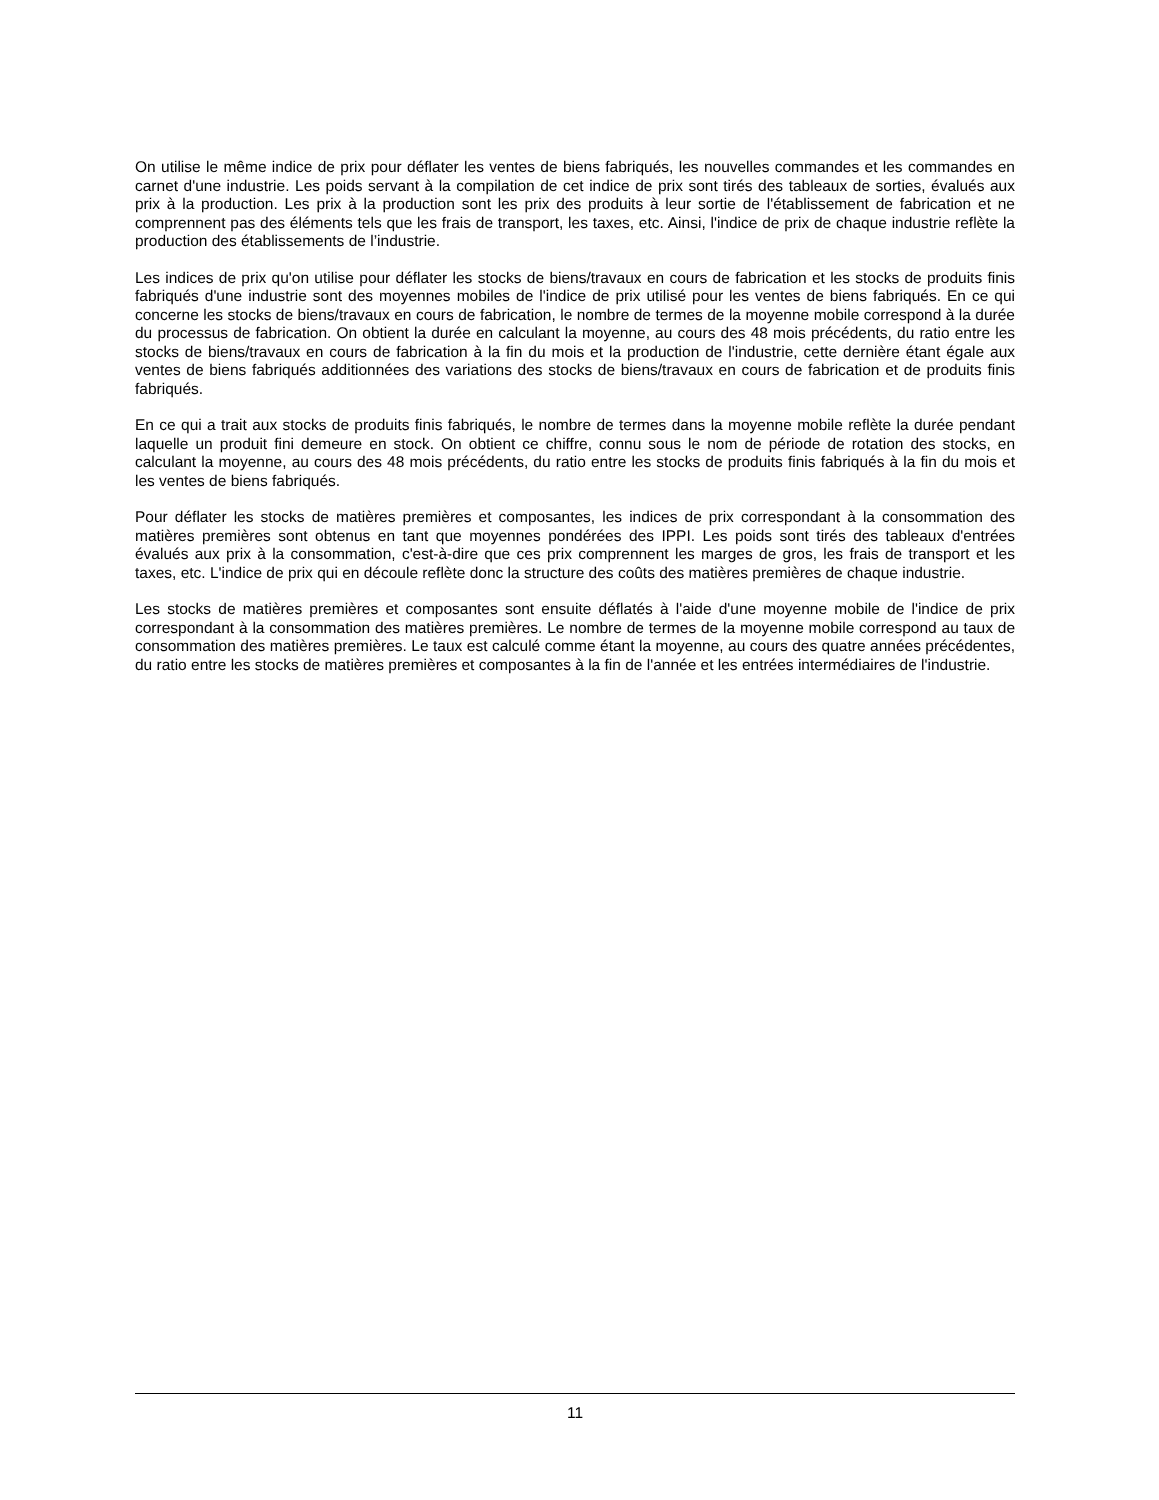On utilise le même indice de prix pour déflater les ventes de biens fabriqués, les nouvelles commandes et les commandes en carnet d'une industrie. Les poids servant à la compilation de cet indice de prix sont tirés des tableaux de sorties, évalués aux prix à la production. Les prix à la production sont les prix des produits à leur sortie de l'établissement de fabrication et ne comprennent pas des éléments tels que les frais de transport, les taxes, etc. Ainsi, l'indice de prix de chaque industrie reflète la production des établissements de l’industrie.
Les indices de prix qu'on utilise pour déflater les stocks de biens/travaux en cours de fabrication et les stocks de produits finis fabriqués d'une industrie sont des moyennes mobiles de l'indice de prix utilisé pour les ventes de biens fabriqués. En ce qui concerne les stocks de biens/travaux en cours de fabrication, le nombre de termes de la moyenne mobile correspond à la durée du processus de fabrication. On obtient la durée en calculant la moyenne, au cours des 48 mois précédents, du ratio entre les stocks de biens/travaux en cours de fabrication à la fin du mois et la production de l'industrie, cette dernière étant égale aux ventes de biens fabriqués additionnées des variations des stocks de biens/travaux en cours de fabrication et de produits finis fabriqués.
En ce qui a trait aux stocks de produits finis fabriqués, le nombre de termes dans la moyenne mobile reflète la durée pendant laquelle un produit fini demeure en stock. On obtient ce chiffre, connu sous le nom de période de rotation des stocks, en calculant la moyenne, au cours des 48 mois précédents, du ratio entre les stocks de produits finis fabriqués à la fin du mois et les ventes de biens fabriqués.
Pour déflater les stocks de matières premières et composantes, les indices de prix correspondant à la consommation des matières premières sont obtenus en tant que moyennes pondérées des IPPI. Les poids sont tirés des tableaux d'entrées évalués aux prix à la consommation, c'est-à-dire que ces prix comprennent les marges de gros, les frais de transport et les taxes, etc. L'indice de prix qui en découle reflète donc la structure des coûts des matières premières de chaque industrie.
Les stocks de matières premières et composantes sont ensuite déflatés à l'aide d'une moyenne mobile de l'indice de prix correspondant à la consommation des matières premières. Le nombre de termes de la moyenne mobile correspond au taux de consommation des matières premières. Le taux est calculé comme étant la moyenne, au cours des quatre années précédentes, du ratio entre les stocks de matières premières et composantes à la fin de l'année et les entrées intermédiaires de l'industrie.
11